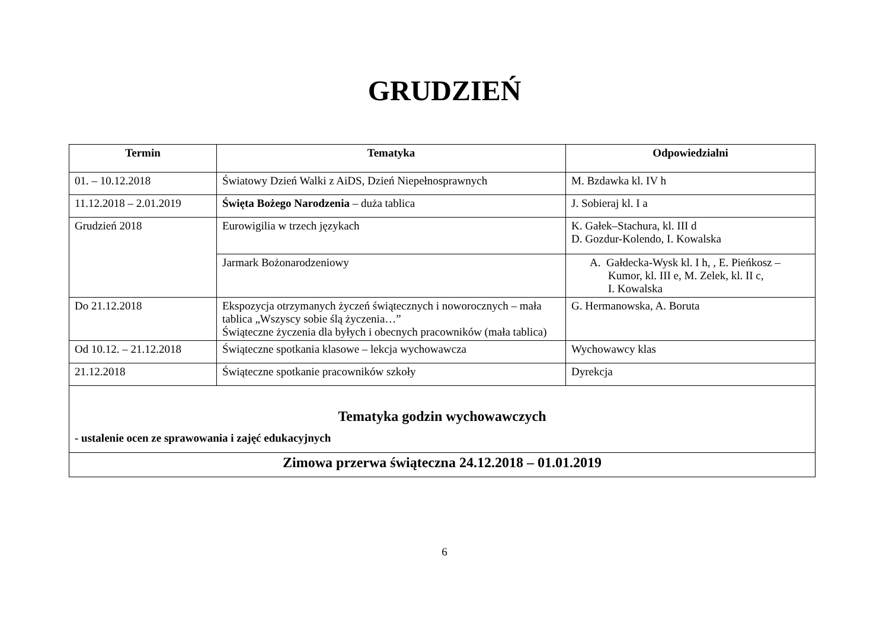GRUDZIEŃ
| Termin | Tematyka | Odpowiedzialni |
| --- | --- | --- |
| 01. – 10.12.2018 | Światowy Dzień Walki z AiDS, Dzień Niepełnosprawnych | M. Bzdawka kl. IV h |
| 11.12.2018 – 2.01.2019 | Święta Bożego Narodzenia – duża tablica | J. Sobieraj kl. I a |
| Grudzień 2018 | Eurowigilia w trzech językach | K. Gałek–Stachura, kl. III d D. Gozdur-Kolendo, I. Kowalska |
| | Jarmark Bożonarodzeniowy | A. Gałdecka-Wysk kl. I h, , E. Pieńkosz – Kumor, kl. III e, M. Zelek, kl. II c, I. Kowalska |
| Do 21.12.2018 | Ekspozycja otrzymanych życzeń świątecznych i noworocznych – mała tablica „Wszyscy sobie ślą życzenia…” Świąteczne życzenia dla byłych i obecnych pracowników (mała tablica) | G. Hermanowska, A. Boruta |
| Od 10.12. – 21.12.2018 | Świąteczne spotkania klasowe – lekcja wychowawcza | Wychowawcy klas |
| 21.12.2018 | Świąteczne spotkanie pracowników szkoły | Dyrekcja |
| Tematyka godzin wychowawczych - ustalenie ocen ze sprawowania i zajęć edukacyjnych | | |
| Zimowa przerwa świąteczna 24.12.2018 – 01.01.2019 | | |
6